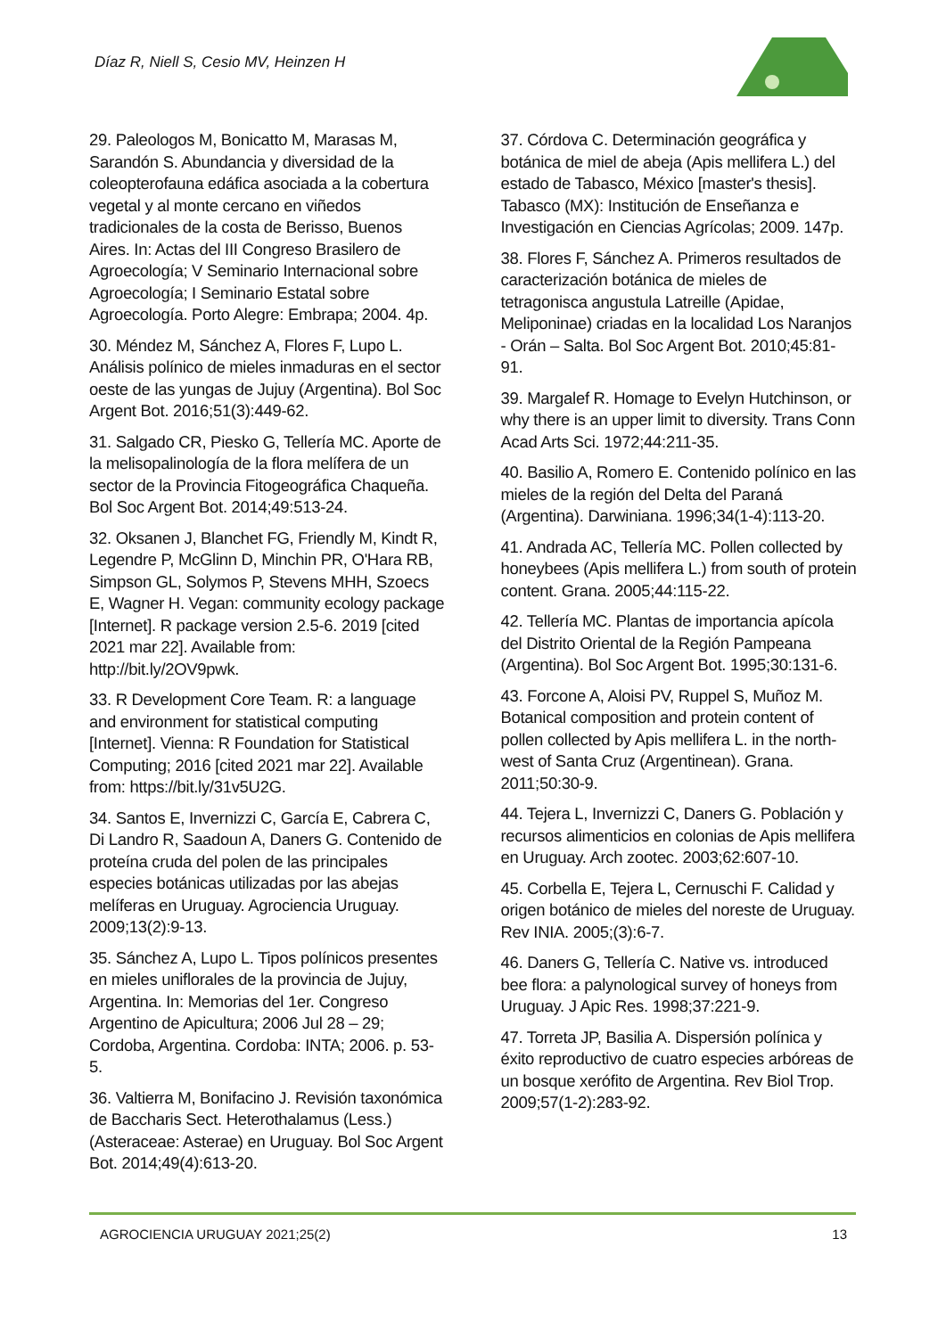Díaz R, Niell S, Cesio MV, Heinzen H
29. Paleologos M, Bonicatto M, Marasas M, Sarandón S. Abundancia y diversidad de la coleopterofauna edáfica asociada a la cobertura vegetal y al monte cercano en viñedos tradicionales de la costa de Berisso, Buenos Aires. In: Actas del III Congreso Brasilero de Agroecología; V Seminario Internacional sobre Agroecología; I Seminario Estatal sobre Agroecología. Porto Alegre: Embrapa; 2004. 4p.
30. Méndez M, Sánchez A, Flores F, Lupo L. Análisis polínico de mieles inmaduras en el sector oeste de las yungas de Jujuy (Argentina). Bol Soc Argent Bot. 2016;51(3):449-62.
31. Salgado CR, Piesko G, Tellería MC. Aporte de la melisopalinología de la flora melífera de un sector de la Provincia Fitogeográfica Chaqueña. Bol Soc Argent Bot. 2014;49:513-24.
32. Oksanen J, Blanchet FG, Friendly M, Kindt R, Legendre P, McGlinn D, Minchin PR, O'Hara RB, Simpson GL, Solymos P, Stevens MHH, Szoecs E, Wagner H. Vegan: community ecology package [Internet]. R package version 2.5-6. 2019 [cited 2021 mar 22]. Available from: http://bit.ly/2OV9pwk.
33. R Development Core Team. R: a language and environment for statistical computing [Internet]. Vienna: R Foundation for Statistical Computing; 2016 [cited 2021 mar 22]. Available from: https://bit.ly/31v5U2G.
34. Santos E, Invernizzi C, García E, Cabrera C, Di Landro R, Saadoun A, Daners G. Contenido de proteína cruda del polen de las principales especies botánicas utilizadas por las abejas melíferas en Uruguay. Agrociencia Uruguay. 2009;13(2):9-13.
35. Sánchez A, Lupo L. Tipos polínicos presentes en mieles uniflorales de la provincia de Jujuy, Argentina. In: Memorias del 1er. Congreso Argentino de Apicultura; 2006 Jul 28 – 29; Cordoba, Argentina. Cordoba: INTA; 2006. p. 53-5.
36. Valtierra M, Bonifacino J. Revisión taxonómica de Baccharis Sect. Heterothalamus (Less.) (Asteraceae: Asterae) en Uruguay. Bol Soc Argent Bot. 2014;49(4):613-20.
37. Córdova C. Determinación geográfica y botánica de miel de abeja (Apis mellifera L.) del estado de Tabasco, México [master's thesis]. Tabasco (MX): Institución de Enseñanza e Investigación en Ciencias Agrícolas; 2009. 147p.
38. Flores F, Sánchez A. Primeros resultados de caracterización botánica de mieles de tetragonisca angustula Latreille (Apidae, Meliponinae) criadas en la localidad Los Naranjos - Orán – Salta. Bol Soc Argent Bot. 2010;45:81-91.
39. Margalef R. Homage to Evelyn Hutchinson, or why there is an upper limit to diversity. Trans Conn Acad Arts Sci. 1972;44:211-35.
40. Basilio A, Romero E. Contenido polínico en las mieles de la región del Delta del Paraná (Argentina). Darwiniana. 1996;34(1-4):113-20.
41. Andrada AC, Tellería MC. Pollen collected by honeybees (Apis mellifera L.) from south of protein content. Grana. 2005;44:115-22.
42. Tellería MC. Plantas de importancia apícola del Distrito Oriental de la Región Pampeana (Argentina). Bol Soc Argent Bot. 1995;30:131-6.
43. Forcone A, Aloisi PV, Ruppel S, Muñoz M. Botanical composition and protein content of pollen collected by Apis mellifera L. in the north-west of Santa Cruz (Argentinean). Grana. 2011;50:30-9.
44. Tejera L, Invernizzi C, Daners G. Población y recursos alimenticios en colonias de Apis mellifera en Uruguay. Arch zootec. 2003;62:607-10.
45. Corbella E, Tejera L, Cernuschi F. Calidad y origen botánico de mieles del noreste de Uruguay. Rev INIA. 2005;(3):6-7.
46. Daners G, Tellería C. Native vs. introduced bee flora: a palynological survey of honeys from Uruguay. J Apic Res. 1998;37:221-9.
47. Torreta JP, Basilia A. Dispersión polínica y éxito reproductivo de cuatro especies arbóreas de un bosque xerófito de Argentina. Rev Biol Trop. 2009;57(1-2):283-92.
AGROCIENCIA URUGUAY 2021;25(2) 13